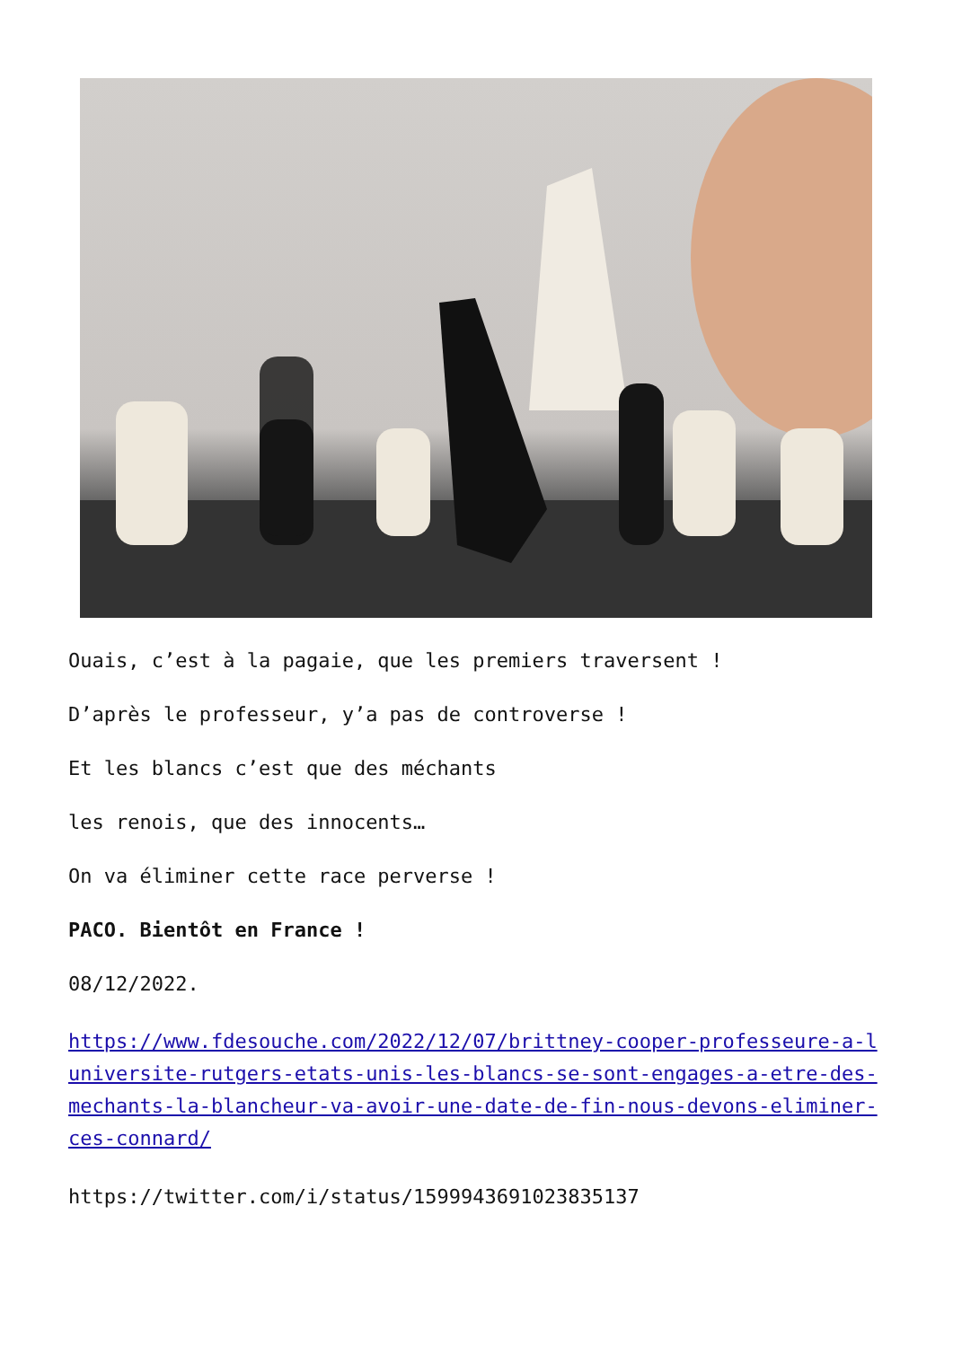Ouais, c’est à la pagaie, que les premiers traversent !
D’après le professeur, y’a pas de controverse !
Et les blancs c’est que des méchants
les renois, que des innocents…
On va éliminer cette race perverse !
PACO. Bientôt en France !
08/12/2022.
https://www.fdesouche.com/2022/12/07/brittney-cooper-professeure-a-luniversite-rutgers-etats-unis-les-blancs-se-sont-engages-a-etre-des-mechants-la-blancheur-va-avoir-une-date-de-fin-nous-devons-eliminer-ces-connard/
https://twitter.com/i/status/1599943691023835137